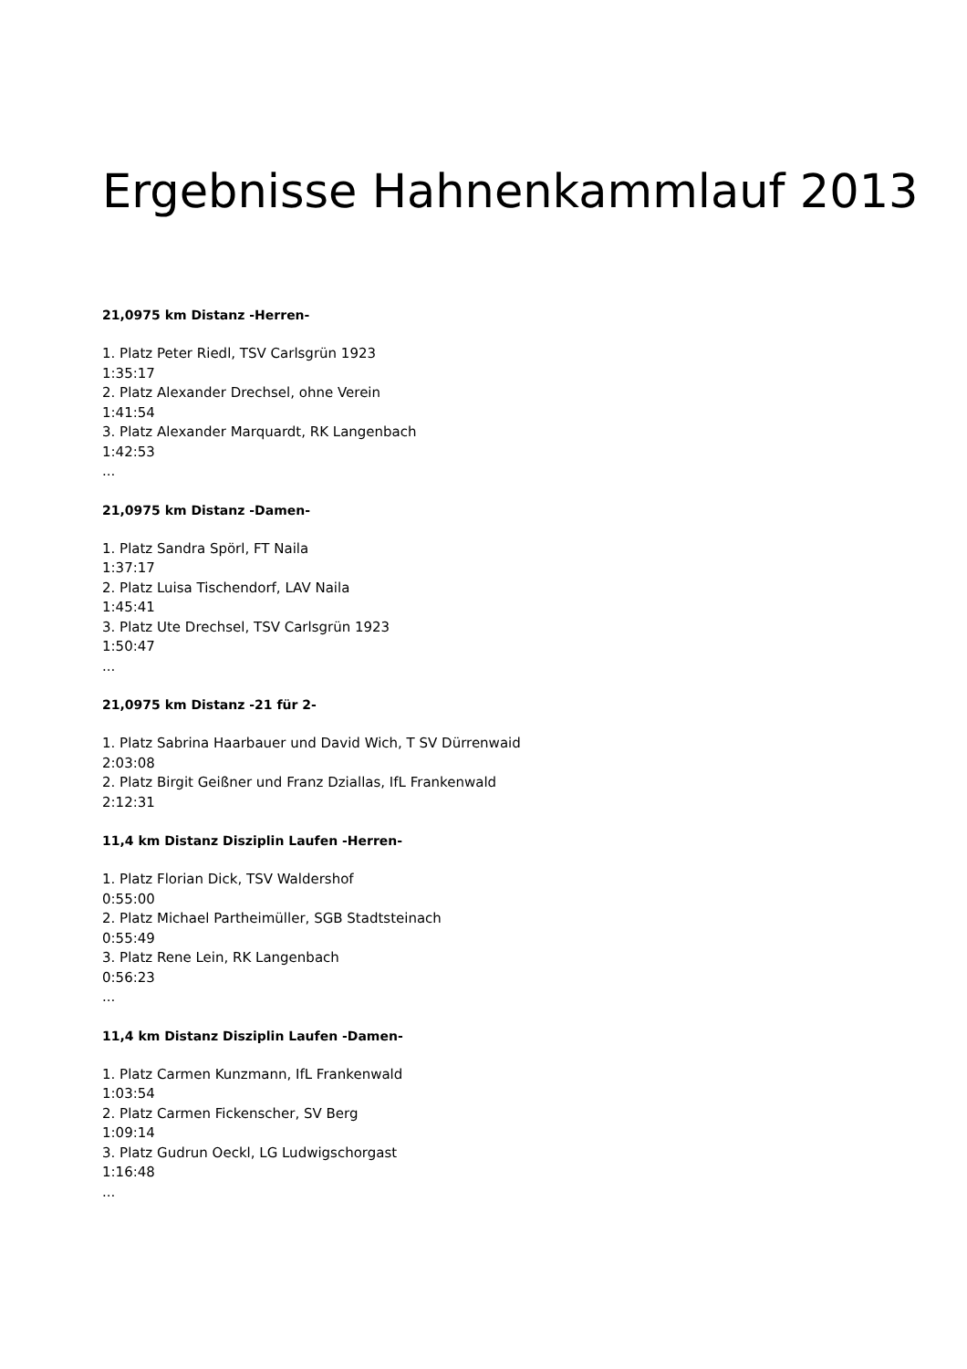Ergebnisse Hahnenkammlauf 2013
21,0975 km Distanz -Herren-
1. Platz Peter Riedl, TSV Carlsgrün 1923
1:35:17
2. Platz Alexander Drechsel, ohne Verein
1:41:54
3. Platz Alexander Marquardt, RK Langenbach
1:42:53
...
21,0975 km Distanz -Damen-
1. Platz Sandra Spörl, FT Naila
1:37:17
2. Platz Luisa Tischendorf, LAV Naila
1:45:41
3. Platz Ute Drechsel, TSV Carlsgrün 1923
1:50:47
...
21,0975 km Distanz -21 für 2-
1. Platz Sabrina Haarbauer und David Wich, T SV Dürrenwaid
2:03:08
2. Platz Birgit Geißner und Franz Dziallas, IfL Frankenwald
2:12:31
11,4 km Distanz Disziplin Laufen -Herren-
1. Platz Florian Dick, TSV Waldershof
0:55:00
2. Platz Michael Partheimüller, SGB Stadtsteinach
0:55:49
3. Platz Rene Lein, RK Langenbach
0:56:23
...
11,4 km Distanz Disziplin Laufen -Damen-
1. Platz Carmen Kunzmann, IfL Frankenwald
1:03:54
2. Platz Carmen Fickenscher, SV Berg
1:09:14
3. Platz Gudrun Oeckl, LG Ludwigschorgast
1:16:48
...